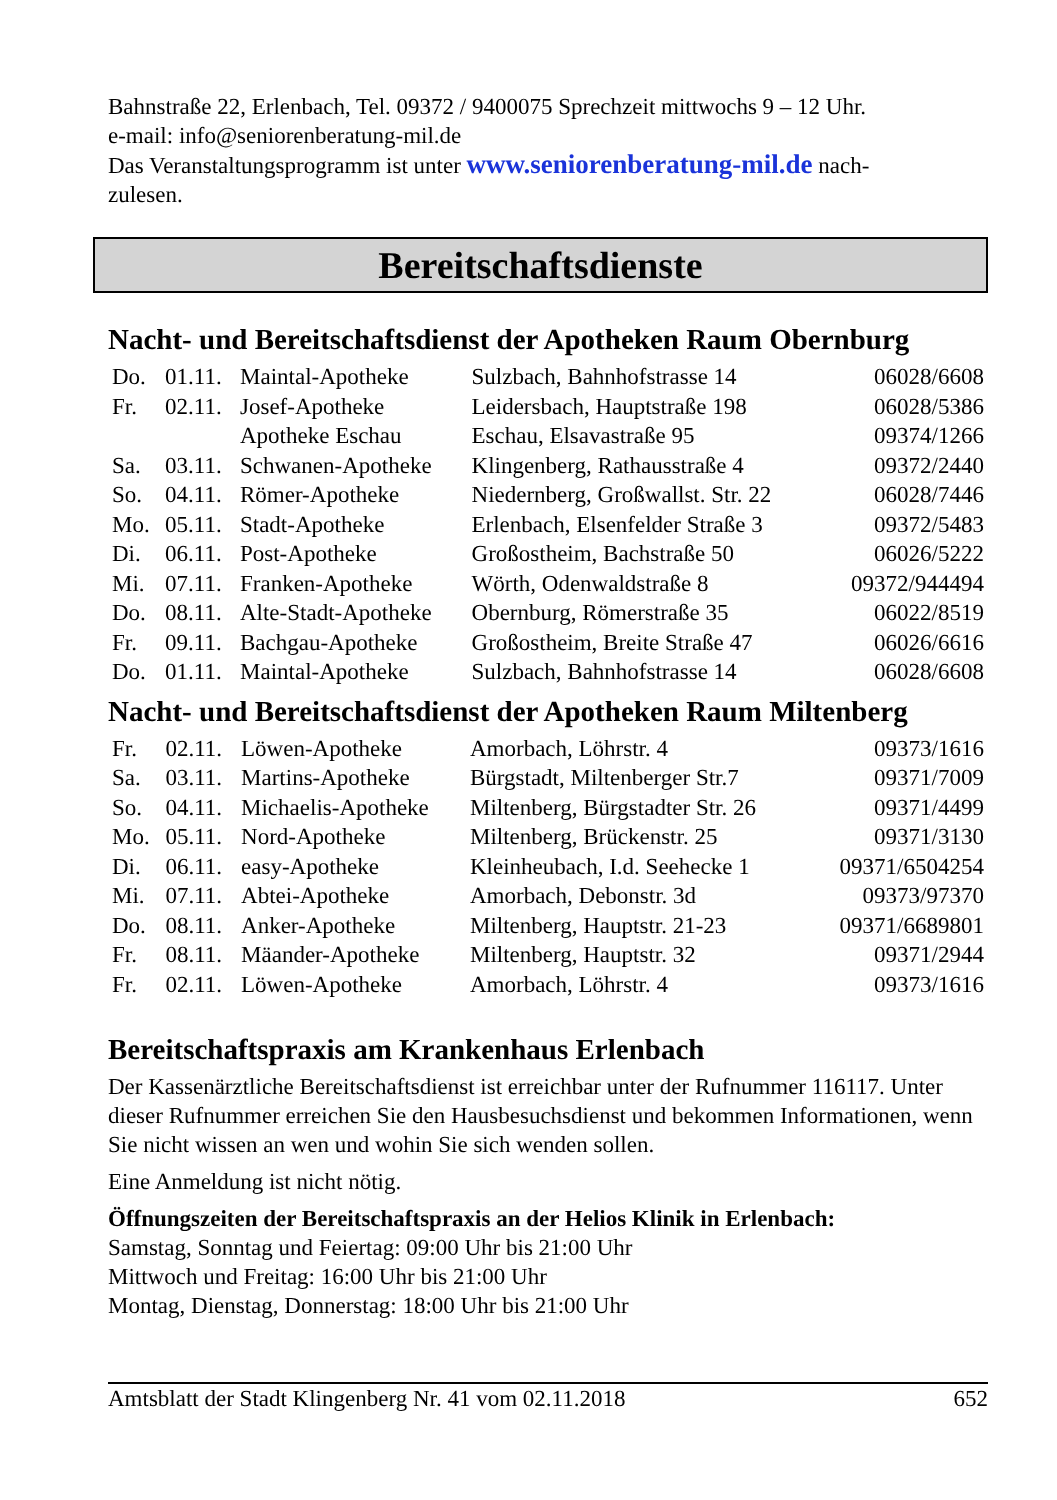Bahnstraße 22, Erlenbach, Tel. 09372 / 9400075 Sprechzeit mittwochs 9 – 12 Uhr.
e-mail: info@seniorenberatung-mil.de
Das Veranstaltungsprogramm ist unter www.seniorenberatung-mil.de nach-
zulesen.
Bereitschaftsdienste
Nacht- und Bereitschaftsdienst der Apotheken Raum Obernburg
| Do. | 01.11. | Maintal-Apotheke | Sulzbach, Bahnhofstrasse 14 | 06028/6608 |
| Fr. | 02.11. | Josef-Apotheke | Leidersbach, Hauptstraße 198 | 06028/5386 |
| | | Apotheke Eschau | Eschau, Elsavastraße 95 | 09374/1266 |
| Sa. | 03.11. | Schwanen-Apotheke | Klingenberg, Rathausstraße 4 | 09372/2440 |
| So. | 04.11. | Römer-Apotheke | Niedernberg, Großwallst. Str. 22 | 06028/7446 |
| Mo. | 05.11. | Stadt-Apotheke | Erlenbach, Elsenfelder Straße 3 | 09372/5483 |
| Di. | 06.11. | Post-Apotheke | Großostheim, Bachstraße 50 | 06026/5222 |
| Mi. | 07.11. | Franken-Apotheke | Wörth, Odenwaldstraße 8 | 09372/944494 |
| Do. | 08.11. | Alte-Stadt-Apotheke | Obernburg, Römerstraße 35 | 06022/8519 |
| Fr. | 09.11. | Bachgau-Apotheke | Großostheim, Breite Straße 47 | 06026/6616 |
| Do. | 01.11. | Maintal-Apotheke | Sulzbach, Bahnhofstrasse 14 | 06028/6608 |
Nacht- und Bereitschaftsdienst der Apotheken Raum Miltenberg
| Fr. | 02.11. | Löwen-Apotheke | Amorbach, Löhrstr. 4 | 09373/1616 |
| Sa. | 03.11. | Martins-Apotheke | Bürgstadt, Miltenberger Str.7 | 09371/7009 |
| So. | 04.11. | Michaelis-Apotheke | Miltenberg, Bürgstadter Str. 26 | 09371/4499 |
| Mo. | 05.11. | Nord-Apotheke | Miltenberg, Brückenstr. 25 | 09371/3130 |
| Di. | 06.11. | easy-Apotheke | Kleinheubach, I.d. Seehecke 1 | 09371/6504254 |
| Mi. | 07.11. | Abtei-Apotheke | Amorbach, Debonstr. 3d | 09373/97370 |
| Do. | 08.11. | Anker-Apotheke | Miltenberg, Hauptstr. 21-23 | 09371/6689801 |
| Fr. | 08.11. | Mäander-Apotheke | Miltenberg, Hauptstr. 32 | 09371/2944 |
| Fr. | 02.11. | Löwen-Apotheke | Amorbach, Löhrstr. 4 | 09373/1616 |
Bereitschaftspraxis am Krankenhaus Erlenbach
Der Kassenärztliche Bereitschaftsdienst ist erreichbar unter der Rufnummer 116117. Unter dieser Rufnummer erreichen Sie den Hausbesuchsdienst und bekommen Informationen, wenn Sie nicht wissen an wen und wohin Sie sich wenden sollen.
Eine Anmeldung ist nicht nötig.
Öffnungszeiten der Bereitschaftspraxis an der Helios Klinik in Erlenbach:
Samstag, Sonntag und Feiertag: 09:00 Uhr bis 21:00 Uhr
Mittwoch und Freitag: 16:00 Uhr bis 21:00 Uhr
Montag, Dienstag, Donnerstag: 18:00 Uhr bis 21:00 Uhr
Amtsblatt der Stadt Klingenberg Nr. 41 vom 02.11.2018 652